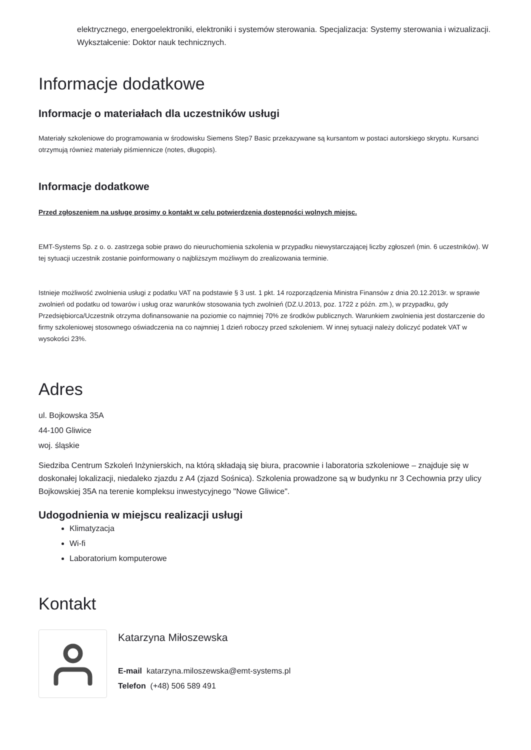elektrycznego, energoelektroniki, elektroniki i systemów sterowania. Specjalizacja: Systemy sterowania i wizualizacji. Wykształcenie: Doktor nauk technicznych.
Informacje dodatkowe
Informacje o materiałach dla uczestników usługi
Materiały szkoleniowe do programowania w środowisku Siemens Step7 Basic przekazywane są kursantom w postaci autorskiego skryptu. Kursanci otrzymują również materiały piśmiennicze (notes, długopis).
Informacje dodatkowe
Przed zgłoszeniem na usługę prosimy o kontakt w celu potwierdzenia dostępności wolnych miejsc.
EMT-Systems Sp. z o. o. zastrzega sobie prawo do nieuruchomienia szkolenia w przypadku niewystarczającej liczby zgłoszeń (min. 6 uczestników). W tej sytuacji uczestnik zostanie poinformowany o najbliższym możliwym do zrealizowania terminie.
Istnieje możliwość zwolnienia usługi z podatku VAT na podstawie § 3 ust. 1 pkt. 14 rozporządzenia Ministra Finansów z dnia 20.12.2013r. w sprawie zwolnień od podatku od towarów i usług oraz warunków stosowania tych zwolnień (DZ.U.2013, poz. 1722 z późn. zm.), w przypadku, gdy Przedsiębiorca/Uczestnik otrzyma dofinansowanie na poziomie co najmniej 70% ze środków publicznych. Warunkiem zwolnienia jest dostarczenie do firmy szkoleniowej stosownego oświadczenia na co najmniej 1 dzień roboczy przed szkoleniem. W innej sytuacji należy doliczyć podatek VAT w wysokości 23%.
Adres
ul. Bojkowska 35A
44-100 Gliwice
woj. śląskie
Siedziba Centrum Szkoleń Inżynierskich, na którą składają się biura, pracownie i laboratoria szkoleniowe – znajduje się w doskonałej lokalizacji, niedaleko zjazdu z A4 (zjazd Sośnica). Szkolenia prowadzone są w budynku nr 3 Cechownia przy ulicy Bojkowskiej 35A na terenie kompleksu inwestycyjnego "Nowe Gliwice".
Udogodnienia w miejscu realizacji usługi
Klimatyzacja
Wi-fi
Laboratorium komputerowe
Kontakt
Katarzyna Miłoszewska
E-mail katarzyna.miloszewska@emt-systems.pl
Telefon (+48) 506 589 491